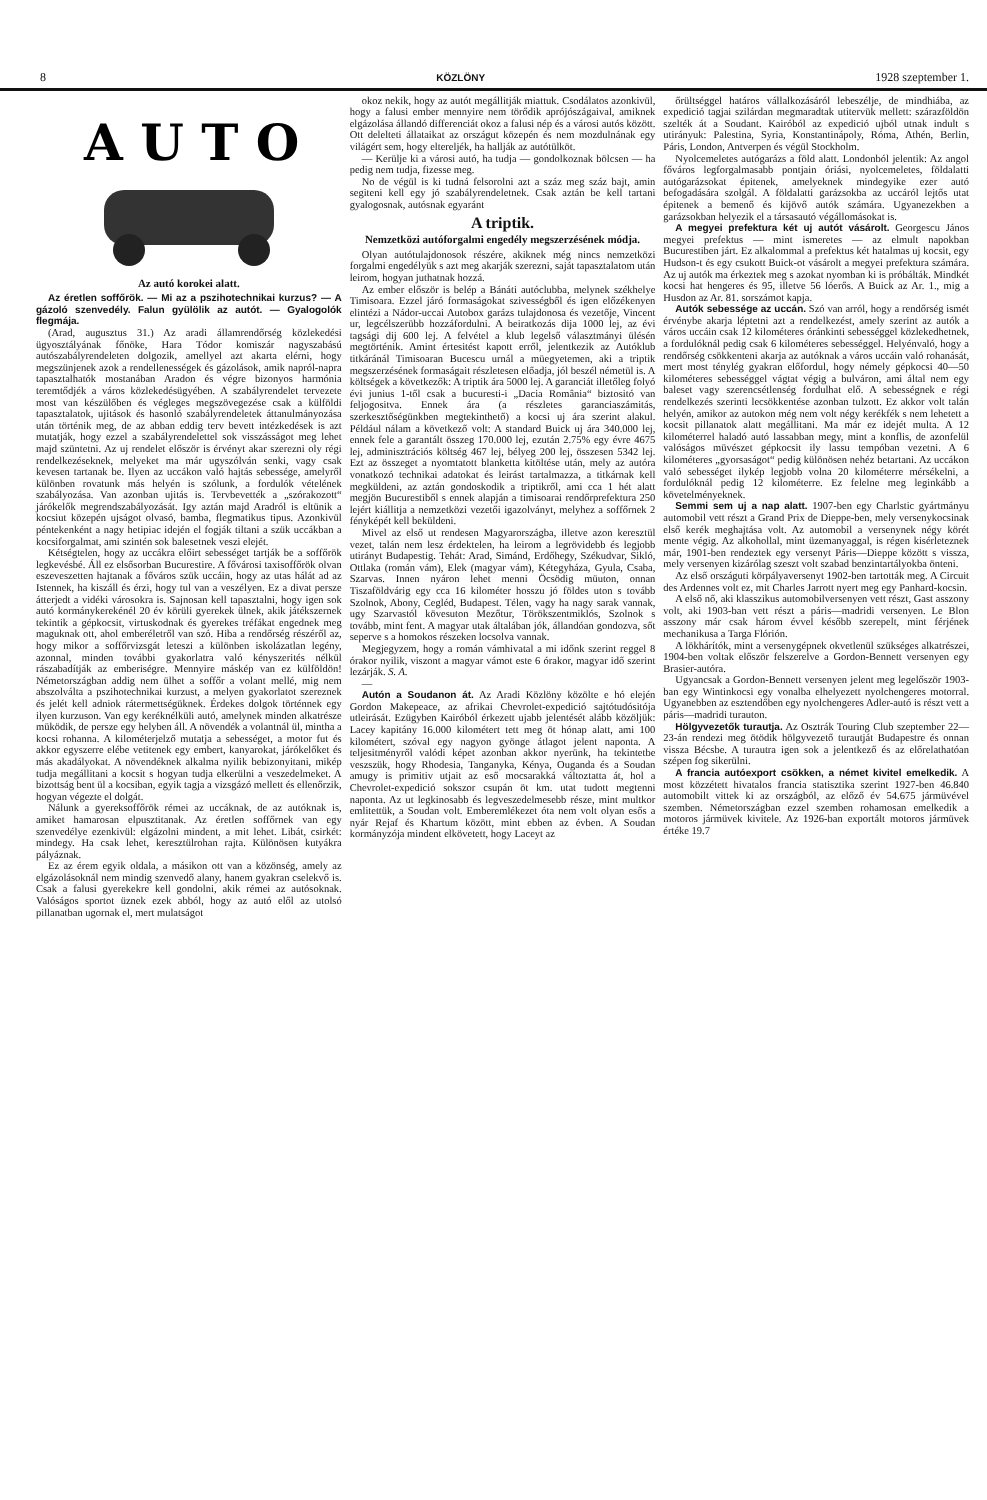8 KÖZLÖNY 1928 szeptember 1.
A U T O
Az autó korokei alatt.
Az éretlen soffőrök. — Mi az a pszihotechnikai kurzus? — A gázoló szenvedély. Falun gyülölik az autót. — Gyalogolók flegmája.
(Arad, augusztus 31.) Az aradi államrendőrség közlekedési ügyosztályának főnöke, Hara Tódor komiszár nagyszabású autószabályrendeleten dolgozik, amellyel azt akarta elérni, hogy megszünjenek azok a rendellenességek és gázolások, amik napról-napra tapasztalhatók mostanában Aradon és végre bizonyos harmónia teremtődjék a város közlekedésügyében. A szabályrendelet tervezete most van készülőben és végleges megszövegezése csak a külföldi tapasztalatok, ujitások és hasonló szabályrendeletek áttanulmányozása után történik meg, de az abban eddig terv bevett intézkedések is azt mutatják, hogy ezzel a szabályrendelettel sok visszásságot meg lehet majd szüntetni. Az uj rendelet először is érvényt akar szerezni oly régi rendelkezéseknek, melyeket ma már ugyszólván senki, vagy csak kevesen tartanak be. Ilyen az uccákon való hajtás sebessége, amelyről különben rovatunk más helyén is szólunk, a fordulók vételének szabályozása. Van azonban ujitás is. Tervbevették a „szórakozott“ járókelők megrendszabályozását. Igy aztán majd Aradról is eltünik a kocsiut közepén ujságot olvasó, bamba, flegmatikus tipus. Azonkivül péntekenként a nagy hetipiac idején el fogják tiltani a szük uccákban a kocsiforgalmat, ami szintén sok balesetnek veszi elejét.
Kétségtelen, hogy az uccákra előirt sebességet tartják be a soffőrök legkevésbé. Áll ez elsősorban Bucurestire. A fővárosi taxisoffőrök olvan eszeveszetten hajtanak a főváros szük uccáin, hogy az utas hálát ad az Istennek, ha kiszáll és érzi, hogy tul van a veszélyen. Ez a divat persze átterjedt a vidéki városokra is. Sajnosan kell tapasztalni, hogy igen sok autó kormánykerekénél 20 év körüli gyerekek ülnek, akik játékszernek tekintik a gépkocsit, virtuskodnak és gyerekes tréfákat engednek meg maguknak ott, ahol emberéletről van szó. Hiba a rendőrség részéről az, hogy mikor a soffőrvizsgát leteszi a különben iskolázatlan legény, azonnal, minden további gyakorlatra való kényszerités nélkül rászabadítják az emberiségre. Mennyire máskép van ez külföldön! Németországban addig nem ülhet a soffőr a volant mellé, mig nem abszolválta a pszihotechnikai kurzust, a melyen gyakorlatot szereznek és jelét kell adniok rátermettségüknek. Érdekes dolgok történnek egy ilyen kurzuson. Van egy keréknélküli autó, amelynek minden alkatrésze müködik, de persze egy helyben áll. A növendék a volantnál ül, mintha a kocsi rohanna. A kilométerjelző mutatja a sebességet, a motor fut és akkor egyszerre elébe vetitenek egy embert, kanyarokat, járókelőket és más akadályokat. A növendéknek alkalma nyilik bebizonyitani, mikép tudja megállitani a kocsit s hogyan tudja elkerülni a veszedelmeket. A bizottság bent ül a kocsiban, egyik tagja a vizsgázó mellett és ellenőrzik, hogyan végezte el dolgát.
Nálunk a gyereksoffőrök rémei az uccáknak, de az autóknak is, amiket hamarosan elpusztitanak. Az éretlen soffőrnek van egy szenvedélye ezenkivül: elgázolni mindent, a mit lehet. Libát, csirkét: mindegy. Ha csak lehet, keresztülrohan rajta. Különösen kutyákra pályáznak.
Ez az érem egyik oldala, a másikon ott van a közönség, amely az elgázolásoknál nem mindig szenvedő alany, hanem gyakran cselekvő is. Csak a falusi gyerekekre kell gondolni, akik rémei az autósoknak. Valóságos sportot üznek ezek abból, hogy az autó elől az utolsó pillanatban ugornak el, mert mulatságot
okoz nekik, hogy az autót megállitják miattuk. Csodálatos azonkivül, hogy a falusi ember mennyire nem törődik aprójószágaival, amiknek elgázolása állandó differenciát okoz a falusi nép és a városi autós között. Ott delelteti állataikat az országut közepén és nem mozdulnának egy világért sem, hogy eltereljék, ha hallják az autótülköt.
— Kerülje ki a városi autó, ha tudja — gondolkoznak bölcsen — ha pedig nem tudja, fizesse meg.
No de végül is ki tudná felsorolni azt a száz meg száz bajt, amin segiteni kell egy jó szabályrendeletnek. Csak aztán be kell tartani gyalogosnak, autósnak egyaránt
A triptik.
Nemzetközi autóforgalmi engedély megszerzésének módja.
Olyan autótulajdonosok részére, akiknek még nincs nemzetközi forgalmi engedélyük s azt meg akarják szerezni, saját tapasztalatom után leirom, hogyan juthatnak hozzá.
Az ember először is belép a Bánáti autóclubba, melynek székhelye Timisoara. Ezzel járó formaságokat szivességből és igen előzékenyen elintézi a Nádor-uccai Autobox garázs tulajdonosa és vezetője, Vincent ur, legcélszerübb hozzáfordulni. A beiratkozás dija 1000 lej, az évi tagsági dij 600 lej. A felvétel a klub legelső választmányi ülésén megtörténik. Amint értesitést kapott erről, jelentkezik az Autóklub titkáránál Timisoaran Bucescu urnál a müegyetemen, aki a triptik megszerzésének formaságait részletesen előadja, jól beszél németül is. A költségek a következők: A triptik ára 5000 lej. A garanciát illetőleg folyó évi junius 1-től csak a bucuresti-i „Dacia România“ biztositó van feljogositva. Ennek ára (a részletes garanciaszámitás, szerkesztőségünkben megtekinthető) a kocsi uj ára szerint alakul. Például nálam a következő volt: A standard Buick uj ára 340.000 lej, ennek fele a garantált összeg 170.000 lej, ezután 2.75% egy évre 4675 lej, adminisztrációs költség 467 lej, bélyeg 200 lej, összesen 5342 lej. Ezt az összeget a nyomtatott blanketta kitöltése után, mely az autóra vonatkozó technikai adatokat és leirást tartalmazza, a titkárnak kell megküldeni, az aztán gondoskodik a triptikről, ami cca 1 hét alatt megjön Bucurestiből s ennek alapján a timisoarai rendőrprefektura 250 lejért kiállitja a nemzetközi vezetői igazolványt, melyhez a soffőrnek 2 fényképét kell beküldeni.
Mivel az első ut rendesen Magyarországba, illetve azon keresztül vezet, talán nem lesz érdektelen, ha leirom a legrövidebb és legjobb utirányt Budapestig. Tehát: Arad, Simánd, Erdőhegy, Székudvar, Sikló, Ottlaka (román vám), Elek (magyar vám), Kétegyháza, Gyula, Csaba, Szarvas. Innen nyáron lehet menni Öcsödig müuton, onnan Tiszaföldvárig egy cca 16 kilométer hosszu jó földes uton s tovább Szolnok, Abony, Cegléd, Budapest. Télen, vagy ha nagy sarak vannak, ugy Szarvastól kövesuton Mezőtur, Törökszentmiklós, Szolnok s tovább, mint fent. A magyar utak általában jók, állandóan gondozva, sőt seperve s a homokos részeken locsolva vannak.
Megjegyzem, hogy a román vámhivatal a mi időnk szerint reggel 8 órakor nyilik, viszont a magyar vámot este 6 órakor, magyar idő szerint lezárják. S. A.
—
Autón a Soudanon át. Az Aradi Közlöny közölte e hó elején Gordon Makepeace, az afrikai Chevrolet-expedició sajtótudósitója utleirását. Ezügyben Kairóból érkezett ujabb jelentését alább közöljük: Lacey kapitány 16.000 kilométert tett meg öt hónap alatt, ami 100 kilométert, szóval egy nagyon gyönge átlagot jelent naponta. A teljesitményről valódi képet azonban akkor nyerünk, ha tekintetbe veszszük, hogy Rhodesia, Tanganyka, Kénya, Ouganda és a Soudan amugy is primitiv utjait az eső mocsarakká változtatta át, hol a Chevrolet-expedició sokszor csupán öt km. utat tudott megtenni naponta. Az ut legkinosabb és legveszedelmesebb része, mint multkor emlitettük, a Soudan volt. Emberemlékezet óta nem volt olyan esős a nyár Rejaf és Khartum között, mint ebben az évben. A Soudan kormányzója mindent elkövetett, hogy Laceyt az
őrültséggel határos vállalkozásáról lebeszélje, de mindhiába, az expedició tagjai szilárdan megmaradtak utitervük mellett: szárazföldön szelték át a Soudant. Kairóból az expedició ujból utnak indult s utirányuk: Palestina, Syria, Konstantinápoly, Róma, Athén, Berlin, Páris, London, Antverpen és végül Stockholm.
Nyolcemeletes autógarázs a föld alatt. Londonból jelentik: Az angol főváros legforgalmasabb pontjain óriási, nyolcemeletes, földalatti autógarázsokat épitenek, amelyeknek mindegyike ezer autó befogadására szolgál. A földalatti garázsokba az uccáról lejtős utat épitenek a bemenő és kijövő autók számára. Ugyanezekben a garázsokban helyezik el a társasautó végállomásokat is.
A megyei prefektura két uj autót vásárolt. Georgescu János megyei prefektus — mint ismeretes — az elmult napokban Bucurestiben járt. Ez alkalommal a prefektus két hatalmas uj kocsit, egy Hudson-t és egy csukott Buick-ot vásárolt a megyei prefektura számára. Az uj autók ma érkeztek meg s azokat nyomban ki is próbálták. Mindkét kocsi hat hengeres és 95, illetve 56 lóerős. A Buick az Ar. 1., mig a Husdon az Ar. 81. sorszámot kapja.
Autók sebessége az uccán. Szó van arról, hogy a rendőrség ismét érvénybe akarja léptetni azt a rendelkezést, amely szerint az autók a város uccáin csak 12 kilométeres óránkinti sebességgel közlekedhetnek, a fordulóknál pedig csak 6 kilométeres sebességgel. Helyénvaló, hogy a rendőrség csökkenteni akarja az autóknak a város uccáin való rohanását, mert most ténylég gyakran előfordul, hogy némely gépkocsi 40—50 kilométeres sebességgel vágtat végig a bulváron, ami által nem egy baleset vagy szerencsétlenség fordulhat elő. A sebességnek e régi rendelkezés szerinti lecsökkentése azonban tulzott. Ez akkor volt talán helyén, amikor az autokon még nem volt négy kerékfék s nem lehetett a kocsit pillanatok alatt megállitani. Ma már ez idejét multa. A 12 kilométerrel haladó autó lassabban megy, mint a konflis, de azonfelül valóságos müvészet gépkocsit ily lassu tempóban vezetni. A 6 kilométeres „gyorsaságot“ pedig különösen nehéz betartani. Az uccákon való sebességet ilykép legjobb volna 20 kilométerre mérsékelni, a fordulóknál pedig 12 kilométerre. Ez felelne meg leginkább a követelményeknek.
Semmi sem uj a nap alatt. 1907-ben egy Charlstic gyártmányu automobil vett részt a Grand Prix de Dieppe-ben, mely versenykocsinak első kerék meghajtása volt. Az automobil a versenynek négy körét mente végig. Az alkohollal, mint üzemanyaggal, is régen kisérleteznek már, 1901-ben rendeztek egy versenyt Páris—Dieppe között s vissza, mely versenyen kizárólag szeszt volt szabad benzintartályokba önteni.
Az első országuti körpályaversenyt 1902-ben tartották meg. A Circuit des Ardennes volt ez, mit Charles Jarrott nyert meg egy Panhard-kocsin.
A első nő, aki klasszikus automobilversenyen vett részt, Gast asszony volt, aki 1903-ban vett részt a páris—madridi versenyen. Le Blon asszony már csak három évvel később szerepelt, mint férjének mechanikusa a Targa Flórión.
A lökhárítók, mint a versenygépnek okvetlenül szükséges alkatrészei, 1904-ben voltak először felszerelve a Gordon-Bennett versenyen egy Brasier-autóra.
Ugyancsak a Gordon-Bennett versenyen jelent meg legelőször 1903-ban egy Wintinkocsi egy vonalba elhelyezett nyolchengeres motorral. Ugyanebben az esztendőben egy nyolchengeres Adler-autó is részt vett a páris—madridi turauton.
Hölgyvezetők turautja. Az Osztrák Touring Club szeptember 22—23-án rendezi meg ötödik hölgyvezető turautját Budapestre és onnan vissza Bécsbe. A turautra igen sok a jelentkező és az előrelathatóan szépen fog sikerülni.
A francia autóexport csökken, a német kivitel emelkedik. A most közzétett hivatalos francia statisztika szerint 1927-ben 46.840 automobilt vittek ki az országból, az előző év 54.675 jármüvével szemben. Németországban ezzel szemben rohamosan emelkedik a motoros jármüvek kivitele. Az 1926-ban exportált motoros jármüvek értéke 19.7